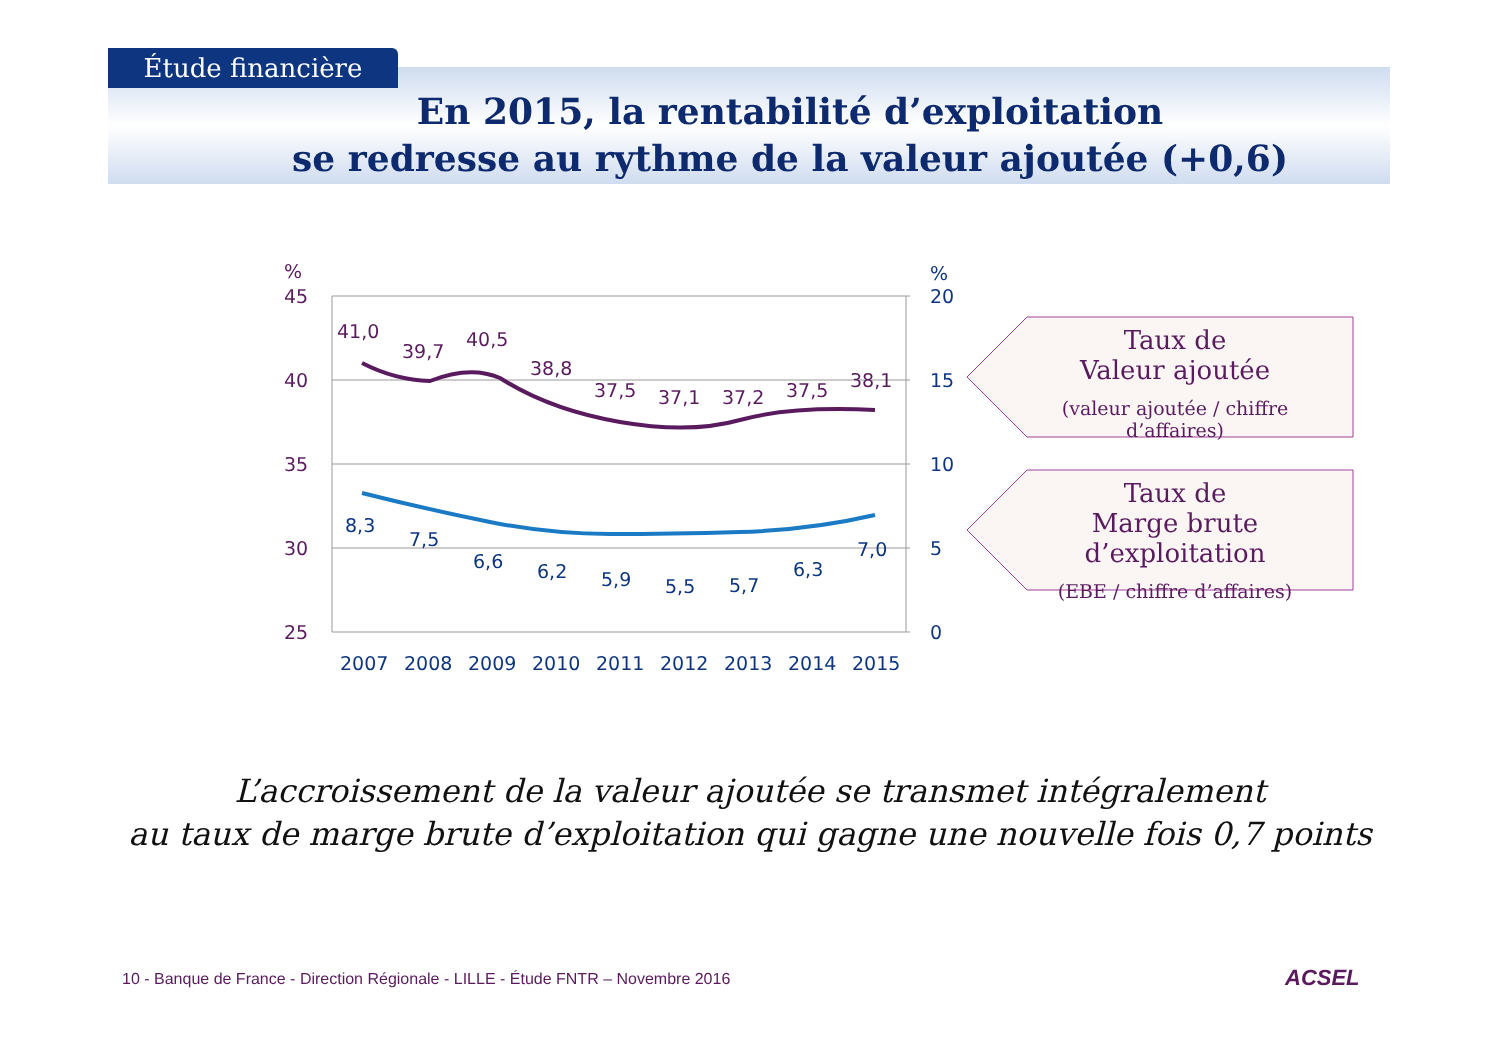Étude financière
En 2015, la rentabilité d’exploitation
se redresse au rythme de la valeur ajoutée (+0,6)
%
%
45
40
35
30
25
20
15
10
5
0
41,0
39,7
40,5
38,8
37,5
37,1
37,2
37,5
38,1
8,3
7,5
6,6
6,2
5,9
5,5
5,7
6,3
7,0
2007
2008
2009
2010
2011
2012
2013
2014
2015
Taux de
Valeur ajoutée
(valeur ajoutée / chiffre d’affaires)
Taux de
Marge brute d’exploitation
(EBE / chiffre d’affaires)
L’accroissement de la valeur ajoutée se transmet intégralement
au taux de marge brute d’exploitation qui gagne une nouvelle fois 0,7 points
10 - Banque de France - Direction Régionale - LILLE - Étude FNTR – Novembre 2016
ACSEL